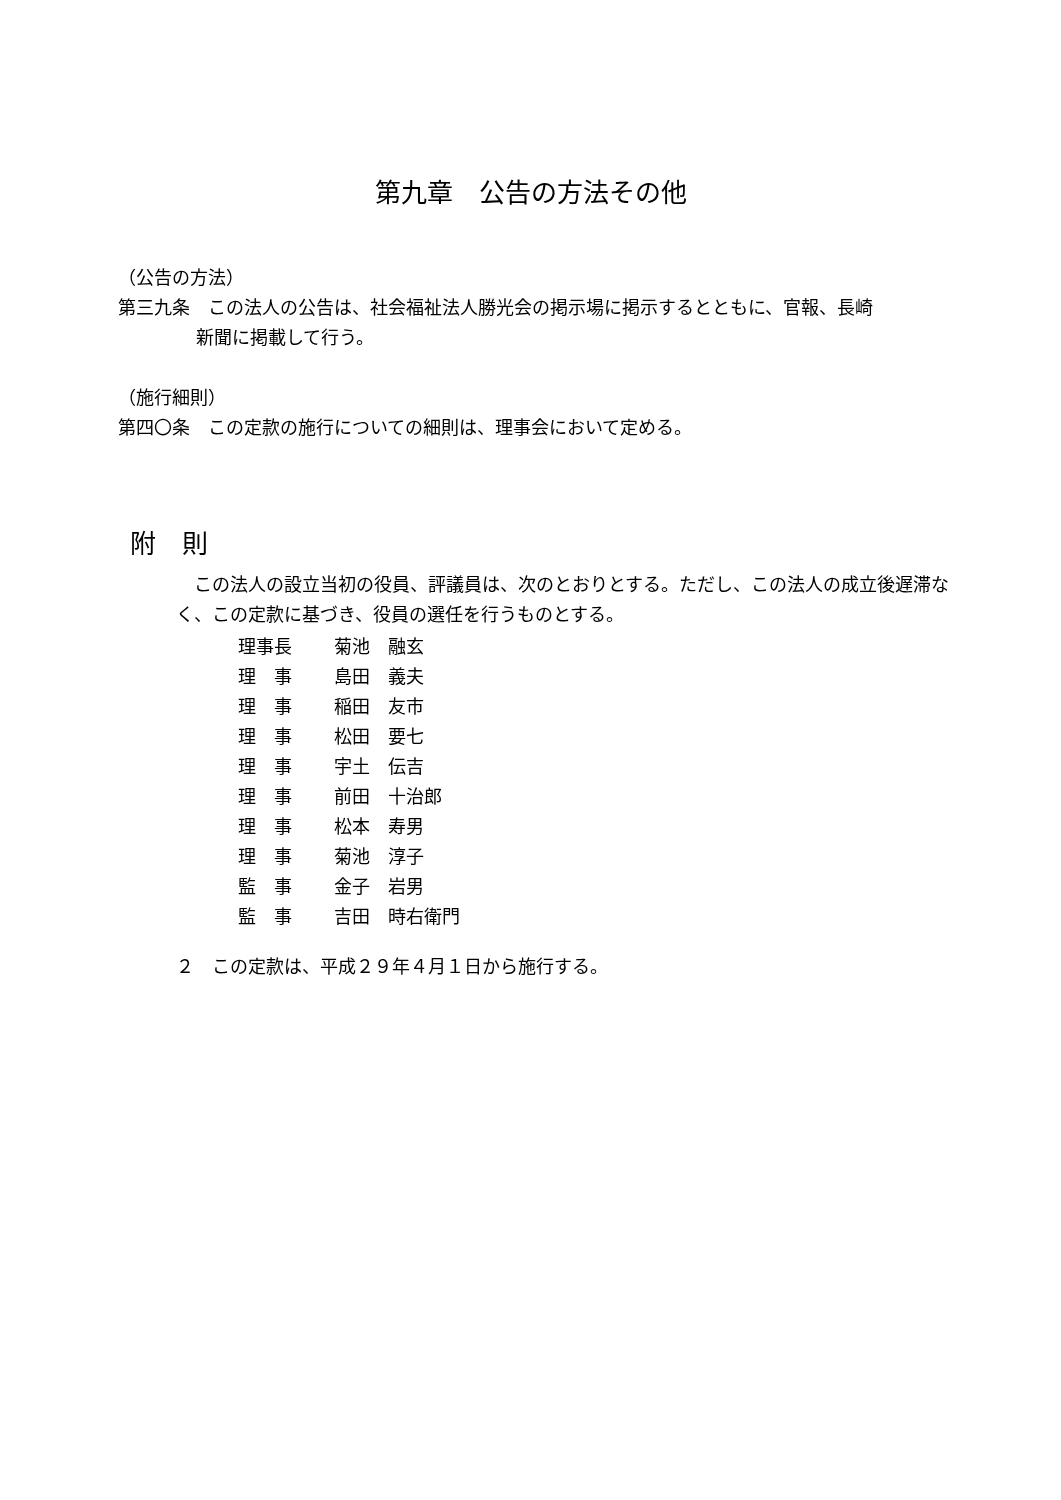第九章　公告の方法その他
（公告の方法）
第三九条　この法人の公告は、社会福祉法人勝光会の掲示場に掲示するとともに、官報、長崎
新聞に掲載して行う。
（施行細則）
第四〇条　この定款の施行についての細則は、理事会において定める。
附　則
　この法人の設立当初の役員、評議員は、次のとおりとする。ただし、この法人の成立後遅滞なく、この定款に基づき、役員の選任を行うものとする。
| 理事長 | 菊池 融玄 |
| 理 事 | 島田 義夫 |
| 理 事 | 稲田 友市 |
| 理 事 | 松田 要七 |
| 理 事 | 宇土 伝吉 |
| 理 事 | 前田 十治郎 |
| 理 事 | 松本 寿男 |
| 理 事 | 菊池 淳子 |
| 監 事 | 金子 岩男 |
| 監 事 | 吉田 時右衛門 |
２　この定款は、平成２９年４月１日から施行する。